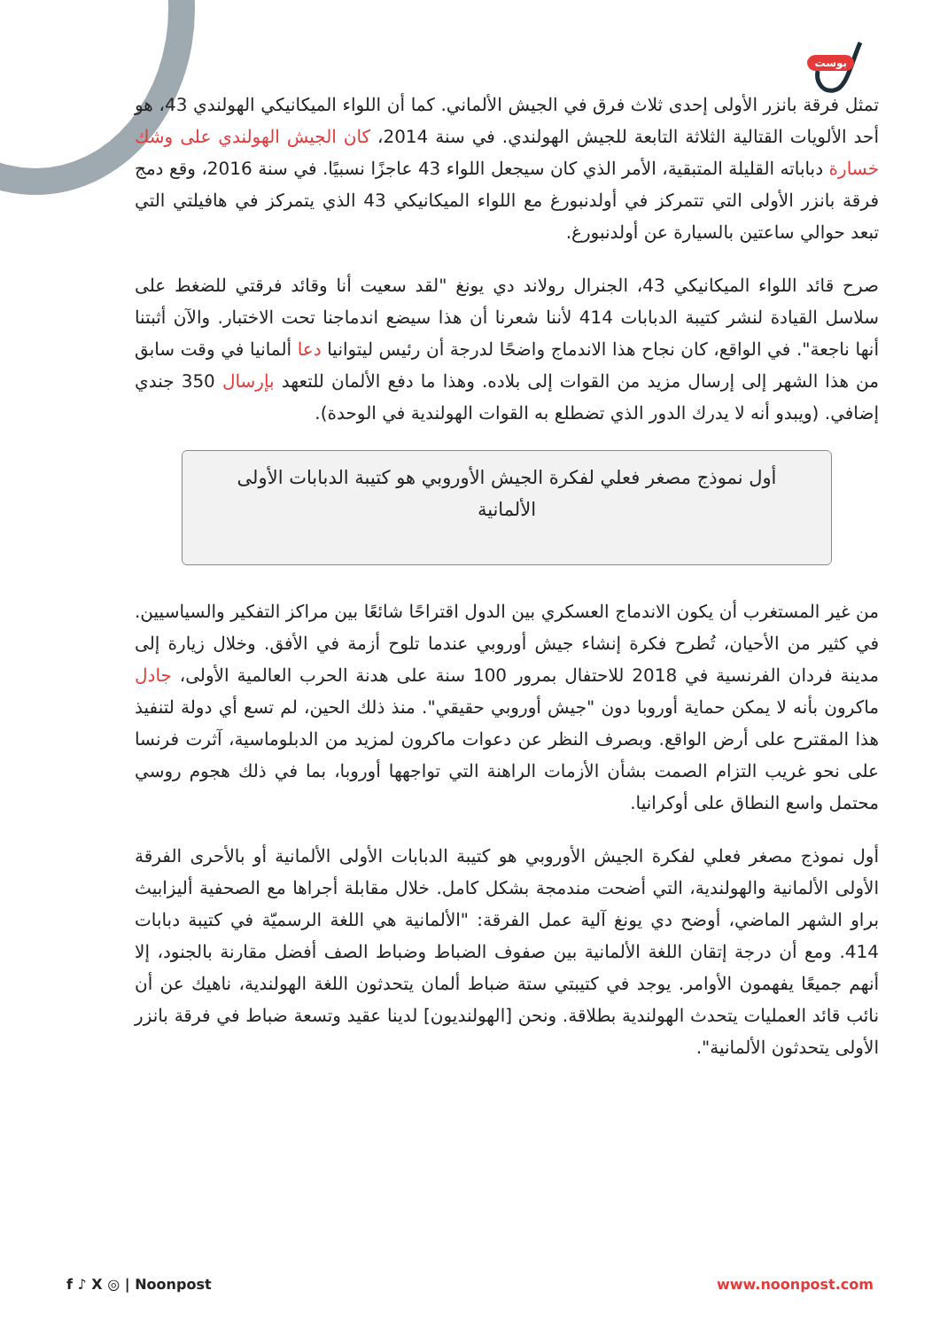بوست
تمثل فرقة بانزر الأولى إحدى ثلاث فرق في الجيش الألماني. كما أن اللواء الميكانيكي الهولندي 43، هو أحد الألويات القتالية الثلاثة التابعة للجيش الهولندي. في سنة 2014، كان الجيش الهولندي على وشك خسارة دباباته القليلة المتبقية، الأمر الذي كان سيجعل اللواء 43 عاجزًا نسبيًا. في سنة 2016، وقع دمج فرقة بانزر الأولى التي تتمركز في أولدنبورغ مع اللواء الميكانيكي 43 الذي يتمركز في هافيلتي التي تبعد حوالي ساعتين بالسيارة عن أولدنبورغ.
صرح قائد اللواء الميكانيكي 43، الجنرال رولاند دي يونغ "لقد سعيت أنا وقائد فرقتي للضغط على سلاسل القيادة لنشر كتيبة الدبابات 414 لأننا شعرنا أن هذا سيضع اندماجنا تحت الاختبار. والآن أثبتنا أنها ناجعة". في الواقع، كان نجاح هذا الاندماج واضحًا لدرجة أن رئيس ليتوانيا دعا ألمانيا في وقت سابق من هذا الشهر إلى إرسال مزيد من القوات إلى بلاده. وهذا ما دفع الألمان للتعهد بإرسال 350 جندي إضافي. (ويبدو أنه لا يدرك الدور الذي تضطلع به القوات الهولندية في الوحدة).
أول نموذج مصغر فعلي لفكرة الجيش الأوروبي هو كتيبة الدبابات الأولى الألمانية
من غير المستغرب أن يكون الاندماج العسكري بين الدول اقتراحًا شائعًا بين مراكز التفكير والسياسيين. في كثير من الأحيان، تُطرح فكرة إنشاء جيش أوروبي عندما تلوح أزمة في الأفق. وخلال زيارة إلى مدينة فردان الفرنسية في 2018 للاحتفال بمرور 100 سنة على هدنة الحرب العالمية الأولى، جادل ماكرون بأنه لا يمكن حماية أوروبا دون "جيش أوروبي حقيقي". منذ ذلك الحين، لم تسع أي دولة لتنفيذ هذا المقترح على أرض الواقع. وبصرف النظر عن دعوات ماكرون لمزيد من الدبلوماسية، آثرت فرنسا على نحو غريب التزام الصمت بشأن الأزمات الراهنة التي تواجهها أوروبا، بما في ذلك هجوم روسي محتمل واسع النطاق على أوكرانيا.
أول نموذج مصغر فعلي لفكرة الجيش الأوروبي هو كتيبة الدبابات الأولى الألمانية أو بالأحرى الفرقة الأولى الألمانية والهولندية، التي أضحت مندمجة بشكل كامل. خلال مقابلة أجراها مع الصحفية أليزابيث براو الشهر الماضي، أوضح دي يونغ آلية عمل الفرقة: "الألمانية هي اللغة الرسميّة في كتيبة دبابات 414. ومع أن درجة إتقان اللغة الألمانية بين صفوف الضباط وضباط الصف أفضل مقارنة بالجنود، إلا أنهم جميعًا يفهمون الأوامر. يوجد في كتيبتي ستة ضباط ألمان يتحدثون اللغة الهولندية، ناهيك عن أن نائب قائد العمليات يتحدث الهولندية بطلاقة. ونحن [الهولنديون] لدينا عقيد وتسعة ضباط في فرقة بانزر الأولى يتحدثون الألمانية".
f ♪ X ◎ | Noonpost www.noonpost.com